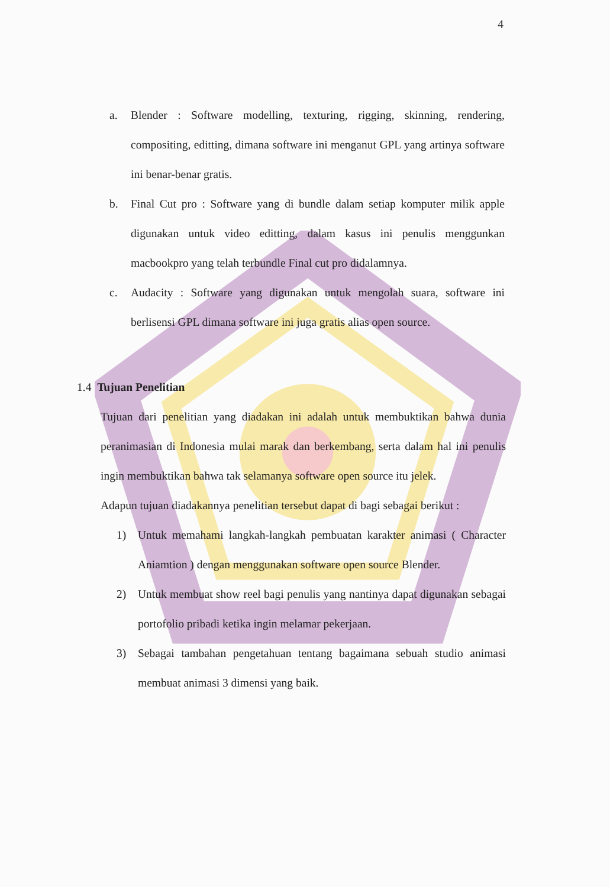4
a. Blender : Software modelling, texturing, rigging, skinning, rendering, compositing, editting, dimana software ini menganut GPL yang artinya software ini benar-benar gratis.
b. Final Cut pro : Software yang di bundle dalam setiap komputer milik apple digunakan untuk video editting, dalam kasus ini penulis menggunkan macbookpro yang telah terbundle Final cut pro didalamnya.
c. Audacity : Software yang digunakan untuk mengolah suara, software ini berlisensi GPL dimana software ini juga gratis alias open source.
1.4 Tujuan Penelitian
Tujuan dari penelitian yang diadakan ini adalah untuk membuktikan bahwa dunia peranimasian di Indonesia mulai marak dan berkembang, serta dalam hal ini penulis ingin membuktikan bahwa tak selamanya software open source itu jelek.
Adapun tujuan diadakannya penelitian tersebut dapat di bagi sebagai berikut :
1) Untuk memahami langkah-langkah pembuatan karakter animasi ( Character Aniamtion ) dengan menggunakan software open source Blender.
2) Untuk membuat show reel bagi penulis yang nantinya dapat digunakan sebagai portofolio pribadi ketika ingin melamar pekerjaan.
3) Sebagai tambahan pengetahuan tentang bagaimana sebuah studio animasi membuat animasi 3 dimensi yang baik.